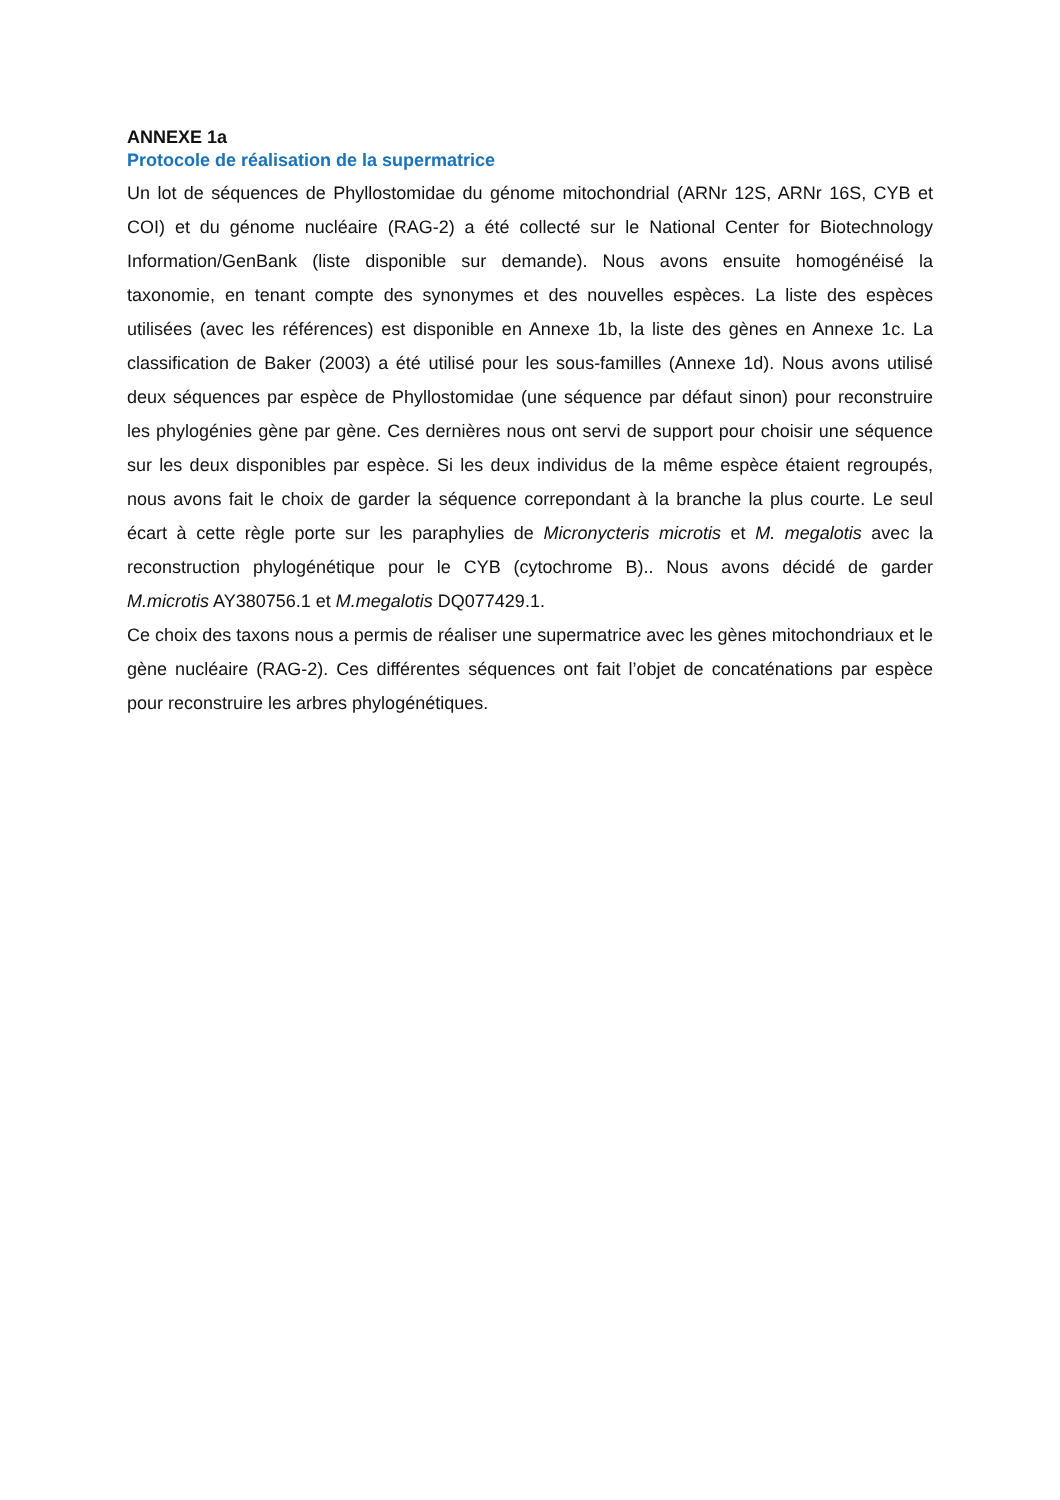ANNEXE 1a
Protocole de réalisation de la supermatrice
Un lot de séquences de Phyllostomidae du génome mitochondrial (ARNr 12S, ARNr 16S, CYB et COI) et du génome nucléaire (RAG-2) a été collecté sur le National Center for Biotechnology Information/GenBank (liste disponible sur demande). Nous avons ensuite homogénéisé la taxonomie, en tenant compte des synonymes et des nouvelles espèces. La liste des espèces utilisées (avec les références) est disponible en Annexe 1b, la liste des gènes en Annexe 1c. La classification de Baker (2003) a été utilisé pour les sous-familles (Annexe 1d). Nous avons utilisé deux séquences par espèce de Phyllostomidae (une séquence par défaut sinon) pour reconstruire les phylogénies gène par gène. Ces dernières nous ont servi de support pour choisir une séquence sur les deux disponibles par espèce. Si les deux individus de la même espèce étaient regroupés, nous avons fait le choix de garder la séquence correpondant à la branche la plus courte. Le seul écart à cette règle porte sur les paraphylies de Micronycteris microtis et M. megalotis avec la reconstruction phylogénétique pour le CYB (cytochrome B).. Nous avons décidé de garder M.microtis AY380756.1 et M.megalotis DQ077429.1.
Ce choix des taxons nous a permis de réaliser une supermatrice avec les gènes mitochondriaux et le gène nucléaire (RAG-2). Ces différentes séquences ont fait l’objet de concaténations par espèce pour reconstruire les arbres phylogénétiques.